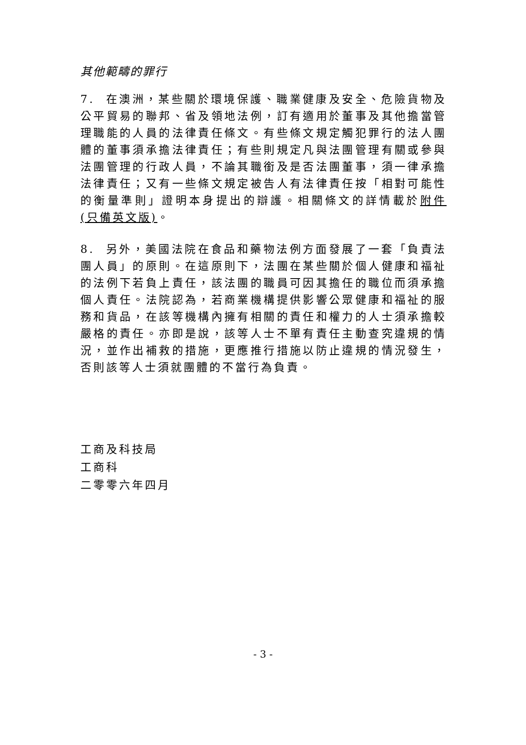其他範疇的罪行
7. 在澳洲，某些關於環境保護、職業健康及安全、危險貨物及公平貿易的聯邦、省及領地法例，訂有適用於董事及其他擔當管理職能的人員的法律責任條文。有些條文規定觸犯罪行的法人團體的董事須承擔法律責任；有些則規定凡與法團管理有關或參與法團管理的行政人員，不論其職銜及是否法團董事，須一律承擔法律責任；又有一些條文規定被告人有法律責任按「相對可能性的衡量準則」證明本身提出的辯護。相關條文的詳情載於附件(只備英文版)。
8. 另外，美國法院在食品和藥物法例方面發展了一套「負責法團人員」的原則。在這原則下，法團在某些關於個人健康和福祉的法例下若負上責任，該法團的職員可因其擔任的職位而須承擔個人責任。法院認為，若商業機構提供影響公眾健康和福祉的服務和貨品，在該等機構內擁有相關的責任和權力的人士須承擔較嚴格的責任。亦即是說，該等人士不單有責任主動查究違規的情況，並作出補救的措施，更應推行措施以防止違規的情況發生，否則該等人士須就團體的不當行為負責。
工商及科技局
工商科
二零零六年四月
- 3 -